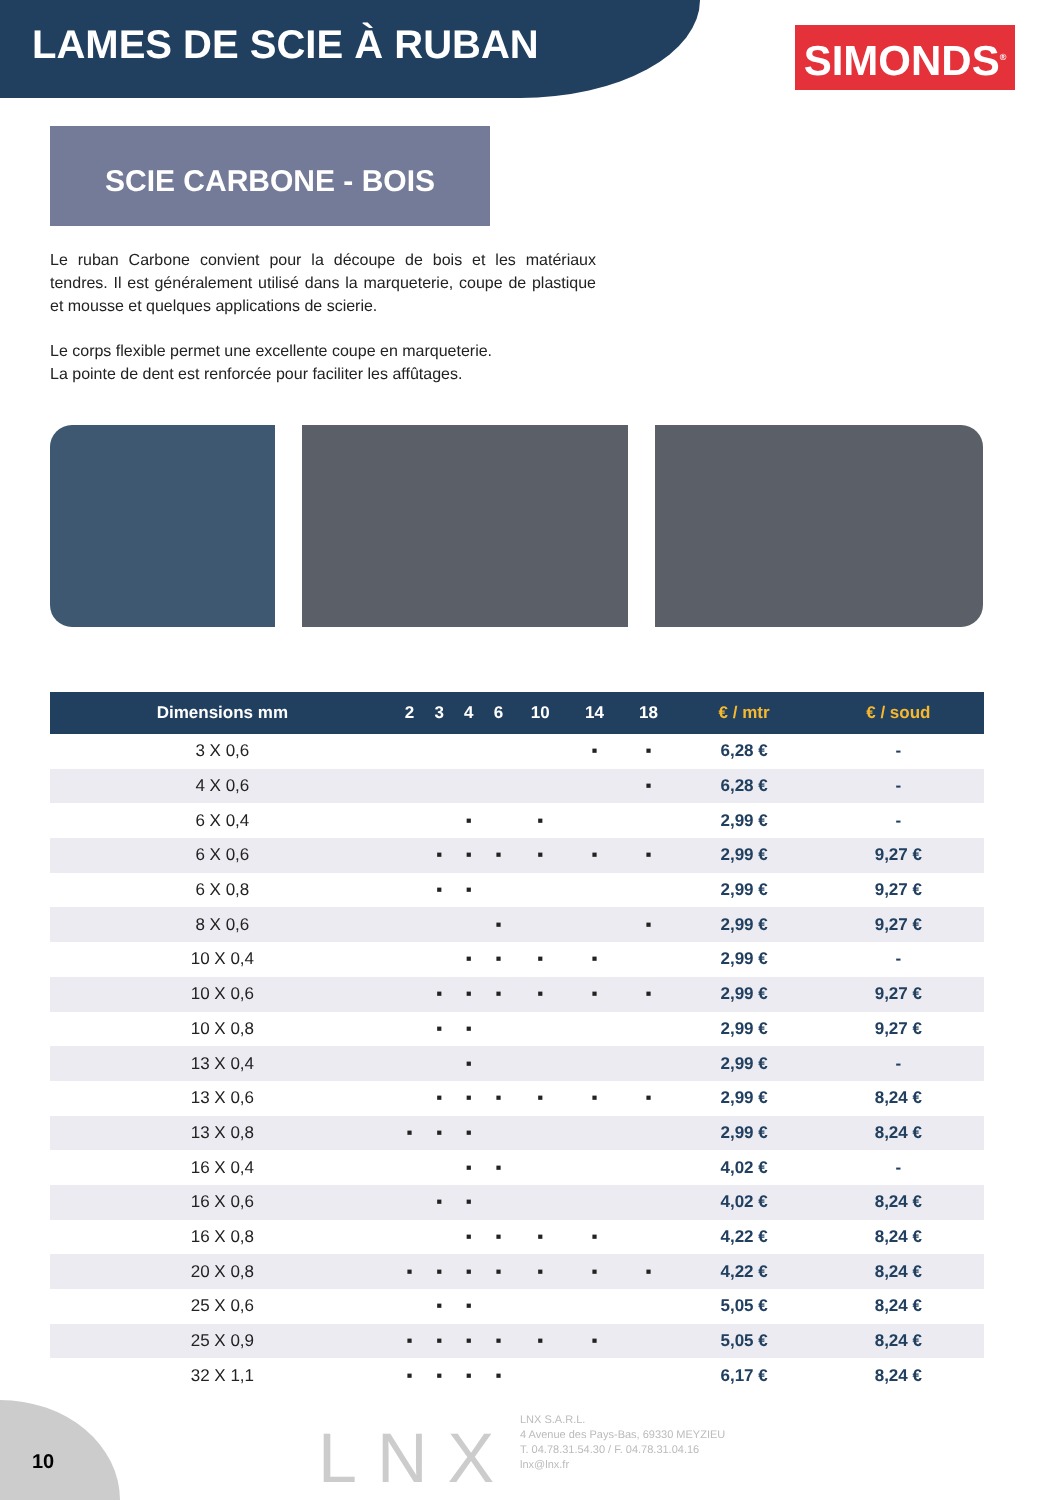LAMES DE SCIE À RUBAN
SIMONDS<sup>®</sup>
SCIE CARBONE - BOIS
Le ruban Carbone convient pour la découpe de bois et les matériaux tendres. Il est généralement utilisé dans la marqueterie, coupe de plastique et mousse et quelques applications de scierie.
Le corps flexible permet une excellente coupe en marqueterie.
La pointe de dent est renforcée pour faciliter les affûtages.
| Dimensions mm | 2 | 3 | 4 | 6 | 10 | 14 | 18 | € / mtr | € / soud |
| --- | --- | --- | --- | --- | --- | --- | --- | --- | --- |
| 3 X 0,6 | | | | | | ▪ | ▪ | 6,28 € | - |
| 4 X 0,6 | | | | | | | ▪ | 6,28 € | - |
| 6 X 0,4 | | | ▪ | | ▪ | | | 2,99 € | - |
| 6 X 0,6 | | ▪ | ▪ | ▪ | ▪ | ▪ | ▪ | 2,99 € | 9,27 € |
| 6 X 0,8 | | ▪ | ▪ | | | | | 2,99 € | 9,27 € |
| 8 X 0,6 | | | | ▪ | | | ▪ | 2,99 € | 9,27 € |
| 10 X 0,4 | | | ▪ | ▪ | ▪ | ▪ | | 2,99 € | - |
| 10 X 0,6 | | ▪ | ▪ | ▪ | ▪ | ▪ | ▪ | 2,99 € | 9,27 € |
| 10 X 0,8 | | ▪ | ▪ | | | | | 2,99 € | 9,27 € |
| 13 X 0,4 | | | ▪ | | | | | 2,99 € | - |
| 13 X 0,6 | | ▪ | ▪ | ▪ | ▪ | ▪ | ▪ | 2,99 € | 8,24 € |
| 13 X 0,8 | ▪ | ▪ | ▪ | | | | | 2,99 € | 8,24 € |
| 16 X 0,4 | | | ▪ | ▪ | | | | 4,02 € | - |
| 16 X 0,6 | | ▪ | ▪ | | | | | 4,02 € | 8,24 € |
| 16 X 0,8 | | | ▪ | ▪ | ▪ | ▪ | | 4,22 € | 8,24 € |
| 20 X 0,8 | ▪ | ▪ | ▪ | ▪ | ▪ | ▪ | ▪ | 4,22 € | 8,24 € |
| 25 X 0,6 | | ▪ | ▪ | | | | | 5,05 € | 8,24 € |
| 25 X 0,9 | ▪ | ▪ | ▪ | ▪ | ▪ | ▪ | | 5,05 € | 8,24 € |
| 32 X 1,1 | ▪ | ▪ | ▪ | ▪ | | | | 6,17 € | 8,24 € |
10 LNX
LNX S.A.R.L.
4 Avenue des Pays-Bas, 69330 MEYZIEU
T. 04.78.31.54.30 / F. 04.78.31.04.16
lnx@lnx.fr